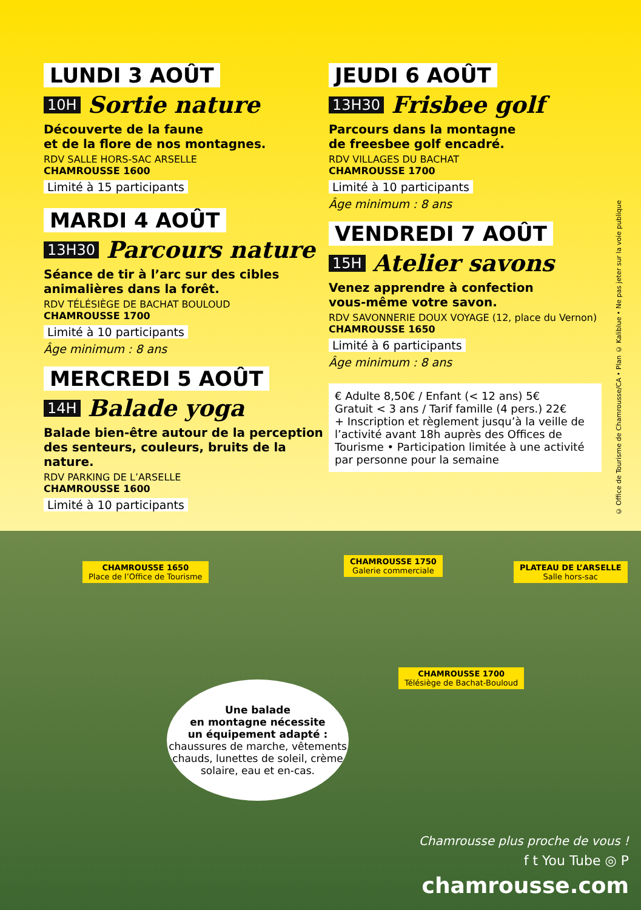LUNDI 3 AOÛT
10H Sortie nature
Découverte de la faune
et de la flore de nos montagnes.
RDV SALLE HORS-SAC ARSELLE
CHAMROUSSE 1600
Limité à 15 participants
MARDI 4 AOÛT
13H30 Parcours nature
Séance de tir à l’arc sur des cibles animalières dans la forêt.
RDV TÉLÉSIÈGE DE BACHAT BOULOUD
CHAMROUSSE 1700
Limité à 10 participants
Âge minimum : 8 ans
MERCREDI 5 AOÛT
14H Balade yoga
Balade bien-être autour de la perception des senteurs, couleurs, bruits de la nature.
RDV PARKING DE L’ARSELLE
CHAMROUSSE 1600
Limité à 10 participants
JEUDI 6 AOÛT
13H30 Frisbee golf
Parcours dans la montagne
de freesbee golf encadré.
RDV VILLAGES DU BACHAT
CHAMROUSSE 1700
Limité à 10 participants
Âge minimum : 8 ans
VENDREDI 7 AOÛT
15H Atelier savons
Venez apprendre à confection
vous-même votre savon.
RDV SAVONNERIE DOUX VOYAGE (12, place du Vernon)
CHAMROUSSE 1650
Limité à 6 participants
Âge minimum : 8 ans
€ Adulte 8,50€ / Enfant (< 12 ans) 5€
Gratuit < 3 ans / Tarif famille (4 pers.) 22€
+ Inscription et règlement jusqu’à la veille de l’activité avant 18h auprès des Offices de Tourisme • Participation limitée à une activité par personne pour la semaine
© Office de Tourisme de Chamrousse/CA • Plan © Kalibluе • Ne pas jeter sur la voie publique
CHAMROUSSE 1650
Place de l’Office de Tourisme
CHAMROUSSE 1750
Galerie commerciale
PLATEAU DE L’ARSELLE
Salle hors-sac
CHAMROUSSE 1700
Télésiège de Bachat-Bouloud
Une balade
en montagne nécessite
un équipement adapté :
chaussures de marche, vêtements chauds, lunettes de soleil, crème solaire, eau et en-cas.
Chamrousse plus proche de vous !
f t You Tube ◎ P
chamrousse.com